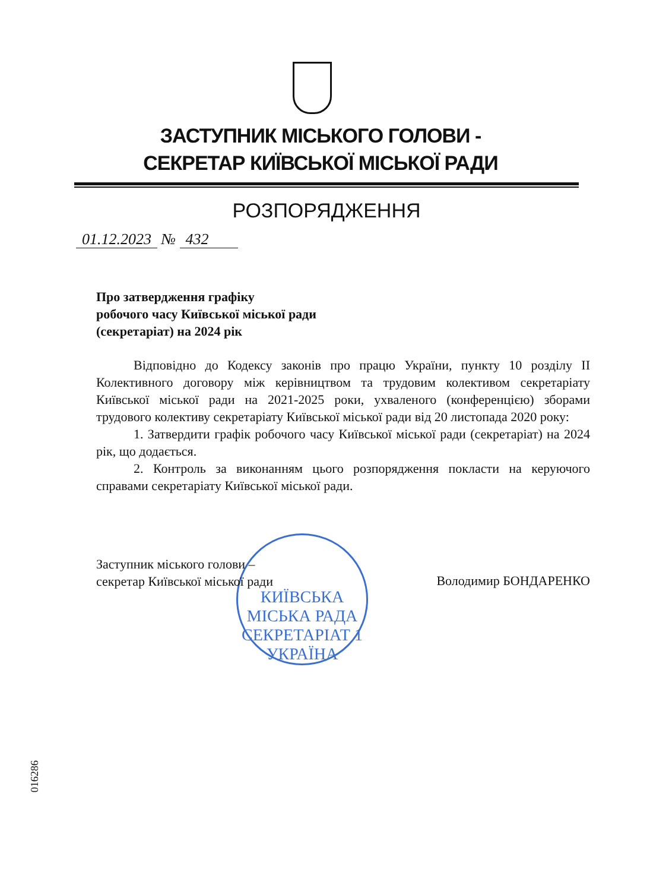ЗАСТУПНИК МІСЬКОГО ГОЛОВИ -
СЕКРЕТАР КИЇВСЬКОЇ МІСЬКОЇ РАДИ
РОЗПОРЯДЖЕННЯ
01.12.2023 № 432
Про затвердження графіку
робочого часу Київської міської ради
(секретаріат) на 2024 рік
Відповідно до Кодексу законів про працю України, пункту 10 розділу ІІ Колективного договору між керівництвом та трудовим колективом секретаріату Київської міської ради на 2021-2025 роки, ухваленого (конференцією) зборами трудового колективу секретаріату Київської міської ради від 20 листопада 2020 року:
1. Затвердити графік робочого часу Київської міської ради (секретаріат) на 2024 рік, що додається.
2. Контроль за виконанням цього розпорядження покласти на керуючого справами секретаріату Київської міської ради.
КИЇВСЬКА МІСЬКА РАДА
СЕКРЕТАРІАТ 1
УКРАЇНА
Заступник міського голови –
секретар Київської міської ради
Володимир БОНДАРЕНКО
016286